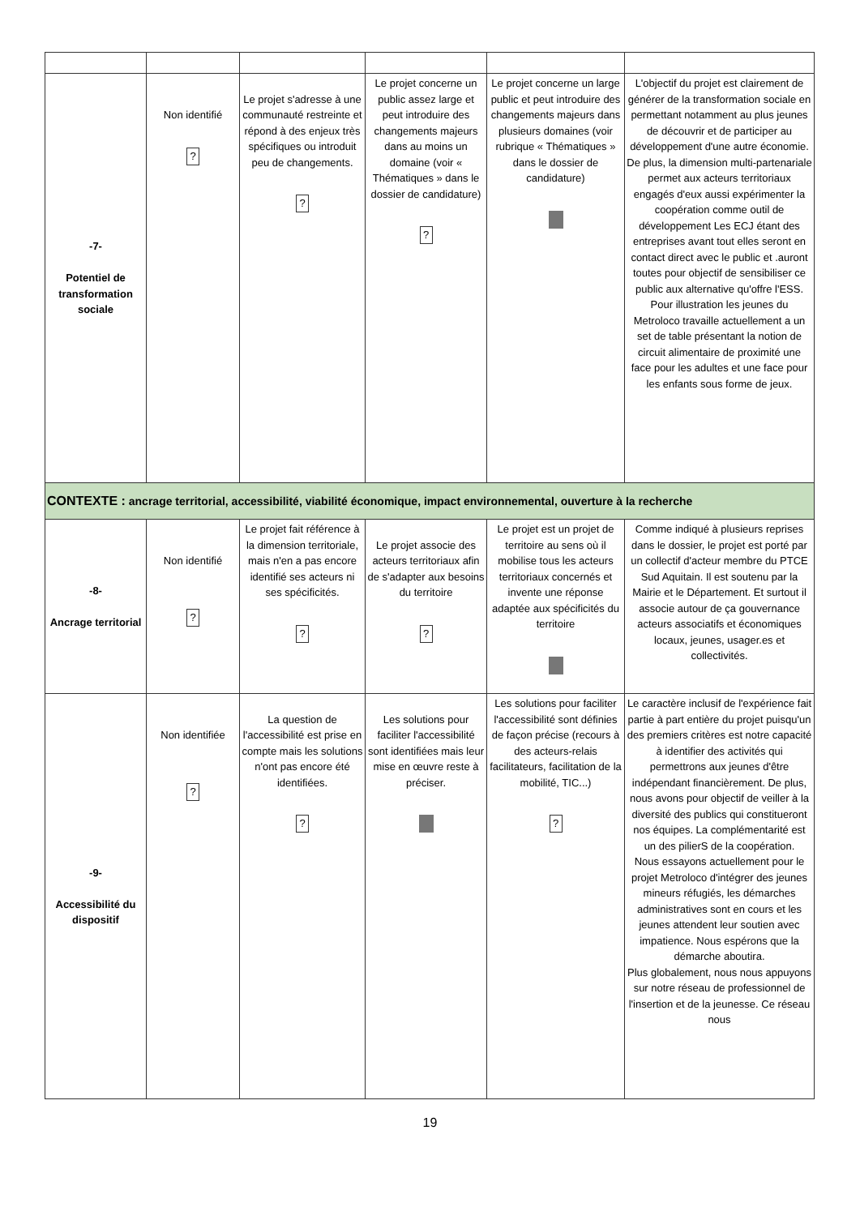| -7- Potentiel de transformation sociale | Non identifié ? | Le projet s'adresse à une communauté restreinte et répond à des enjeux très spécifiques ou introduit peu de changements. ? | Le projet concerne un public assez large et peut introduire des changements majeurs dans au moins un domaine (voir « Thématiques » dans le dossier de candidature) ? | Le projet concerne un large public et peut introduire des changements majeurs dans plusieurs domaines (voir rubrique « Thématiques » dans le dossier de candidature) | L'objectif du projet est clairement de générer de la transformation sociale en permettant notamment au plus jeunes de découvrir et de participer au développement d'une autre économie. De plus, la dimension multi-partenariale permet aux acteurs territoriaux engagés d'eux aussi expérimenter la coopération comme outil de développement Les ECJ étant des entreprises avant tout elles seront en contact direct avec le public et .auront toutes pour objectif de sensibiliser ce public aux alternative qu'offre l'ESS. Pour illustration les jeunes du Metroloco travaille actuellement a un set de table présentant la notion de circuit alimentaire de proximité une face pour les adultes et une face pour les enfants sous forme de jeux. |
| CONTEXTE : ancrage territorial, accessibilité, viabilité économique, impact environnemental, ouverture à la recherche | | | | | |
| -8- Ancrage territorial | Non identifié ? | Le projet fait référence à la dimension territoriale, mais n'en a pas encore identifié ses acteurs ni ses spécificités. ? | Le projet associe des acteurs territoriaux afin de s'adapter aux besoins du territoire ? | Le projet est un projet de territoire au sens où il mobilise tous les acteurs territoriaux concernés et invente une réponse adaptée aux spécificités du territoire | Comme indiqué à plusieurs reprises dans le dossier, le projet est porté par un collectif d'acteur membre du PTCE Sud Aquitain. Il est soutenu par la Mairie et le Département. Et surtout il associe autour de ça gouvernance acteurs associatifs et économiques locaux, jeunes, usager.es et collectivités. |
| -9- Accessibilité du dispositif | Non identifiée ? | La question de l'accessibilité est prise en compte mais les solutions n'ont pas encore été identifiées. ? | Les solutions pour faciliter l'accessibilité sont identifiées mais leur mise en œuvre reste à préciser. | Les solutions pour faciliter l'accessibilité sont définies de façon précise (recours à des acteurs-relais facilitateurs, facilitation de la mobilité, TIC...) ? | Le caractère inclusif de l'expérience fait partie à part entière du projet puisqu'un des premiers critères est notre capacité à identifier des activités qui permettrons aux jeunes d'être indépendant financièrement. De plus, nous avons pour objectif de veiller à la diversité des publics qui constitueront nos équipes. La complémentarité est un des pilierS de la coopération. Nous essayons actuellement pour le projet Metroloco d'intégrer des jeunes mineurs réfugiés, les démarches administratives sont en cours et les jeunes attendent leur soutien avec impatience. Nous espérons que la démarche aboutira. Plus globalement, nous nous appuyons sur notre réseau de professionnel de l'insertion et de la jeunesse. Ce réseau nous |
19